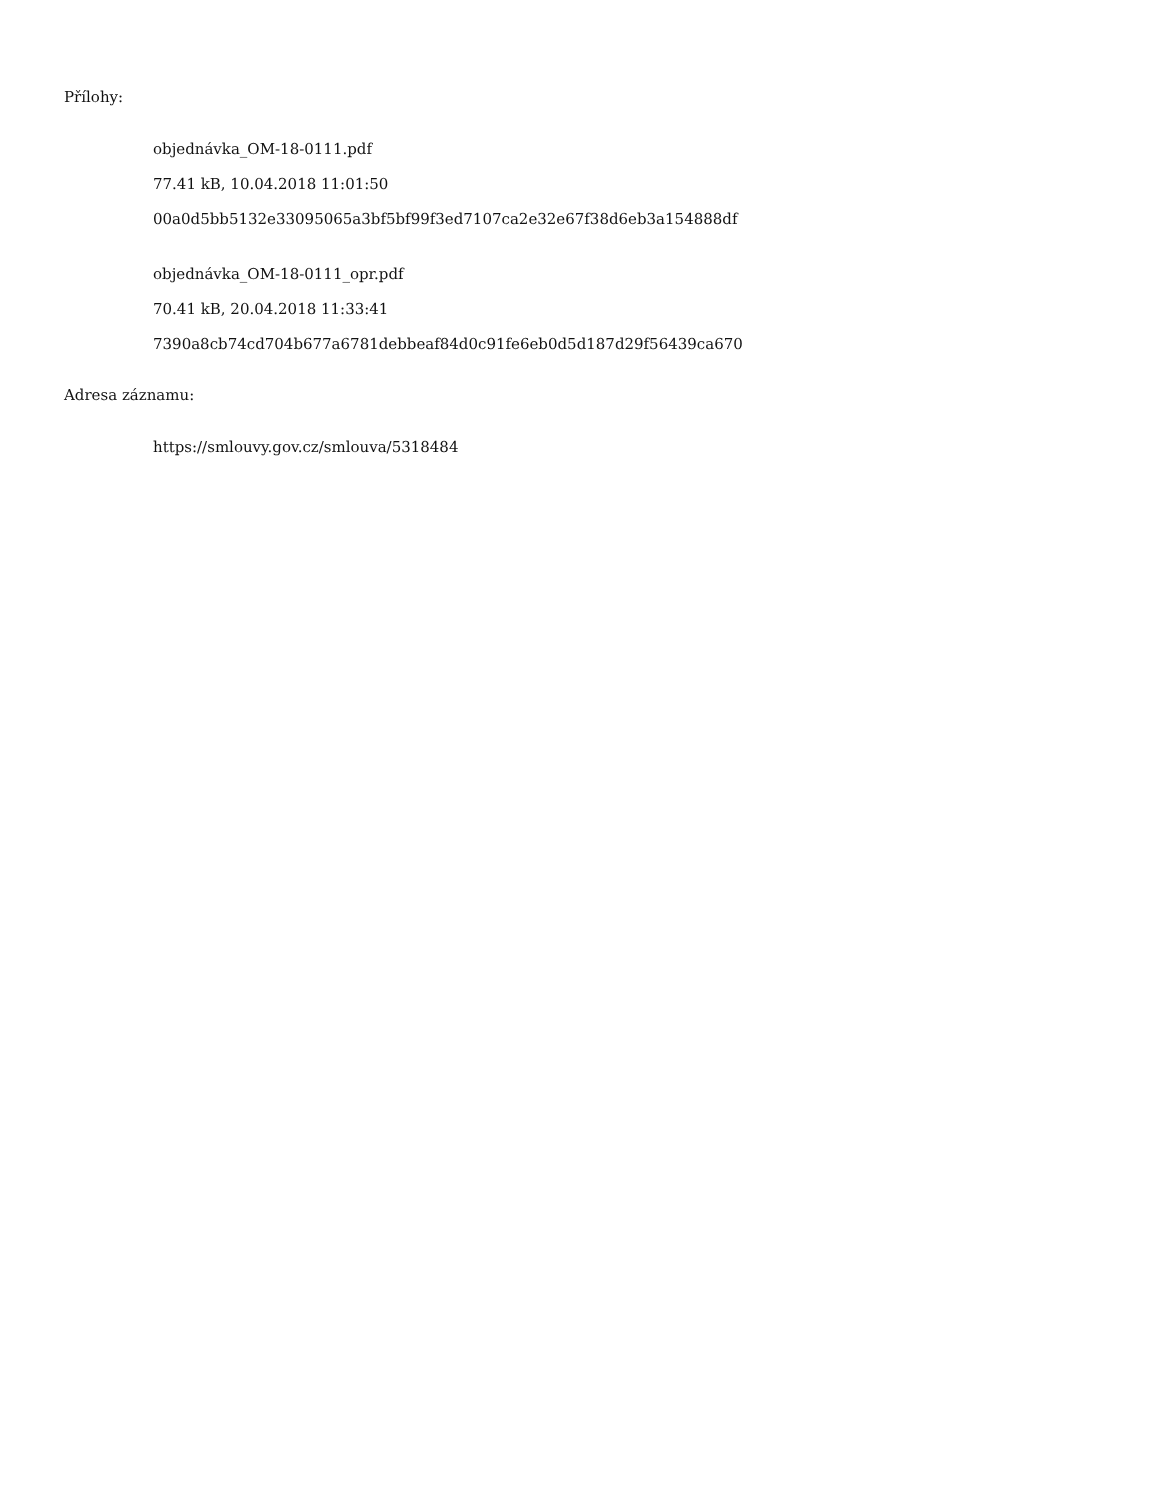Přílohy:
objednávka_OM-18-0111.pdf
77.41 kB, 10.04.2018 11:01:50
00a0d5bb5132e33095065a3bf5bf99f3ed7107ca2e32e67f38d6eb3a154888df
objednávka_OM-18-0111_opr.pdf
70.41 kB, 20.04.2018 11:33:41
7390a8cb74cd704b677a6781debbeaf84d0c91fe6eb0d5d187d29f56439ca670
Adresa záznamu:
https://smlouvy.gov.cz/smlouva/5318484